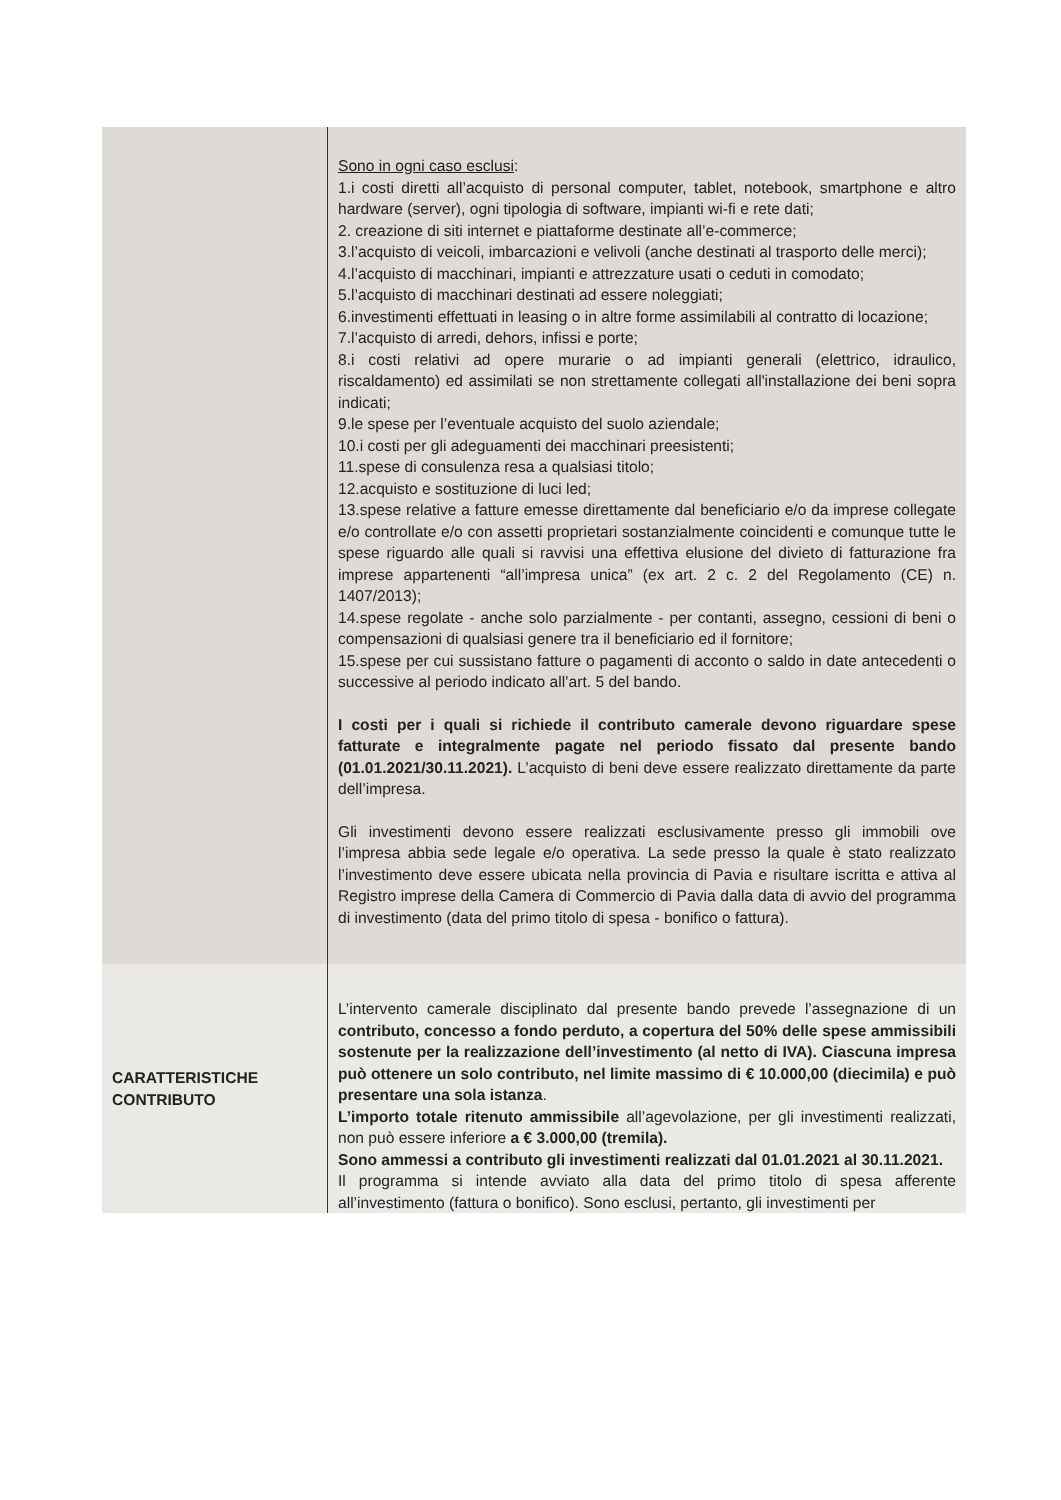| | Sono in ogni caso esclusi : 1.i costi diretti all’acquisto di personal computer, tablet, notebook, smartphone e altro hardware (server), ogni tipologia di software, impianti wi-fi e rete dati; 2. creazione di siti internet e piattaforme destinate all’e-commerce; 3.l’acquisto di veicoli, imbarcazioni e velivoli (anche destinati al trasporto delle merci); 4.l’acquisto di macchinari, impianti e attrezzature usati o ceduti in comodato; 5.l’acquisto di macchinari destinati ad essere noleggiati; 6.investimenti effettuati in leasing o in altre forme assimilabili al contratto di locazione; 7.l’acquisto di arredi, dehors, infissi e porte; 8.i costi relativi ad opere murarie o ad impianti generali (elettrico, idraulico, riscaldamento) ed assimilati se non strettamente collegati all'installazione dei beni sopra indicati; 9.le spese per l’eventuale acquisto del suolo aziendale; 10.i costi per gli adeguamenti dei macchinari preesistenti; 11.spese di consulenza resa a qualsiasi titolo; 12.acquisto e sostituzione di luci led; 13.spese relative a fatture emesse direttamente dal beneficiario e/o da imprese collegate e/o controllate e/o con assetti proprietari sostanzialmente coincidenti e comunque tutte le spese riguardo alle quali si ravvisi una effettiva elusione del divieto di fatturazione fra imprese appartenenti “all’impresa unica” (ex art. 2 c. 2 del Regolamento (CE) n. 1407/2013); 14.spese regolate - anche solo parzialmente - per contanti, assegno, cessioni di beni o compensazioni di qualsiasi genere tra il beneficiario ed il fornitore; 15.spese per cui sussistano fatture o pagamenti di acconto o saldo in date antecedenti o successive al periodo indicato all’art. 5 del bando. I costi per i quali si richiede il contributo camerale devono riguardare spese fatturate e integralmente pagate nel periodo fissato dal presente bando (01.01.2021/30.11.2021). L’acquisto di beni deve essere realizzato direttamente da parte dell’impresa. Gli investimenti devono essere realizzati esclusivamente presso gli immobili ove l’impresa abbia sede legale e/o operativa. La sede presso la quale è stato realizzato l’investimento deve essere ubicata nella provincia di Pavia e risultare iscritta e attiva al Registro imprese della Camera di Commercio di Pavia dalla data di avvio del programma di investimento (data del primo titolo di spesa - bonifico o fattura). |
| CARATTERISTICHE CONTRIBUTO | L’intervento camerale disciplinato dal presente bando prevede l’assegnazione di un contributo, concesso a fondo perduto, a copertura del 50% delle spese ammissibili sostenute per la realizzazione dell’investimento (al netto di IVA). Ciascuna impresa può ottenere un solo contributo, nel limite massimo di € 10.000,00 (diecimila) e può presentare una sola istanza . L’importo totale ritenuto ammissibile all’agevolazione, per gli investimenti realizzati, non può essere inferiore a € 3.000,00 (tremila). Sono ammessi a contributo gli investimenti realizzati dal 01.01.2021 al 30.11.2021. Il programma si intende avviato alla data del primo titolo di spesa afferente all’investimento (fattura o bonifico). Sono esclusi, pertanto, gli investimenti per |